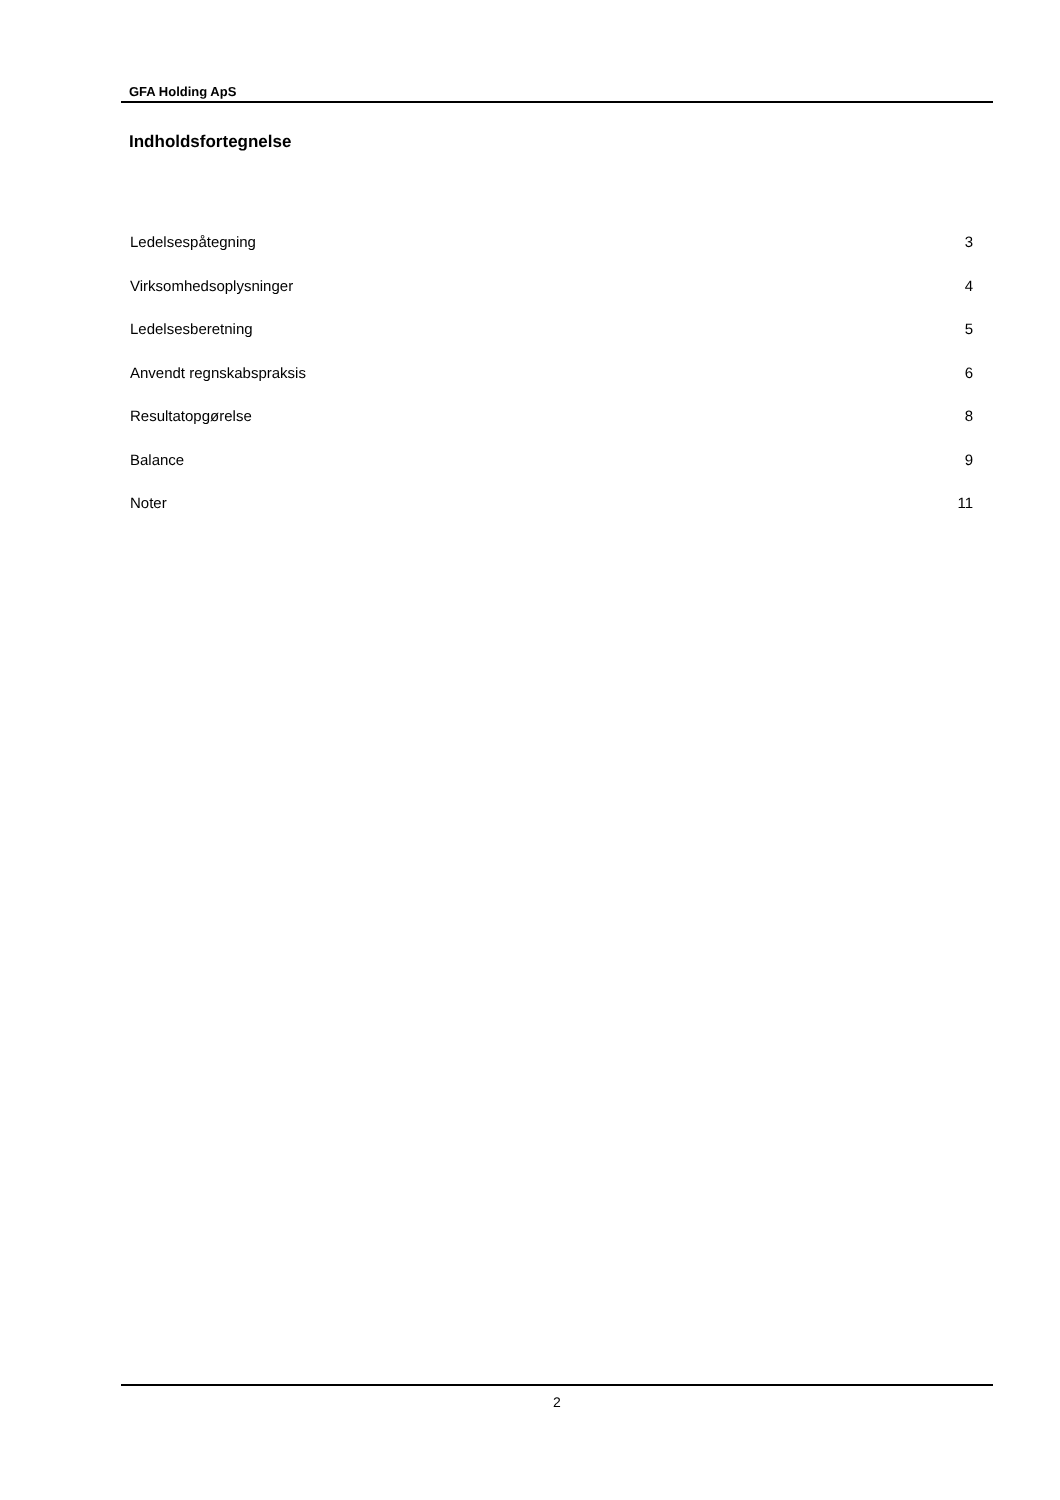GFA Holding ApS
Indholdsfortegnelse
Ledelsespåtegning 3
Virksomhedsoplysninger 4
Ledelsesberetning 5
Anvendt regnskabspraksis 6
Resultatopgørelse 8
Balance 9
Noter 11
2